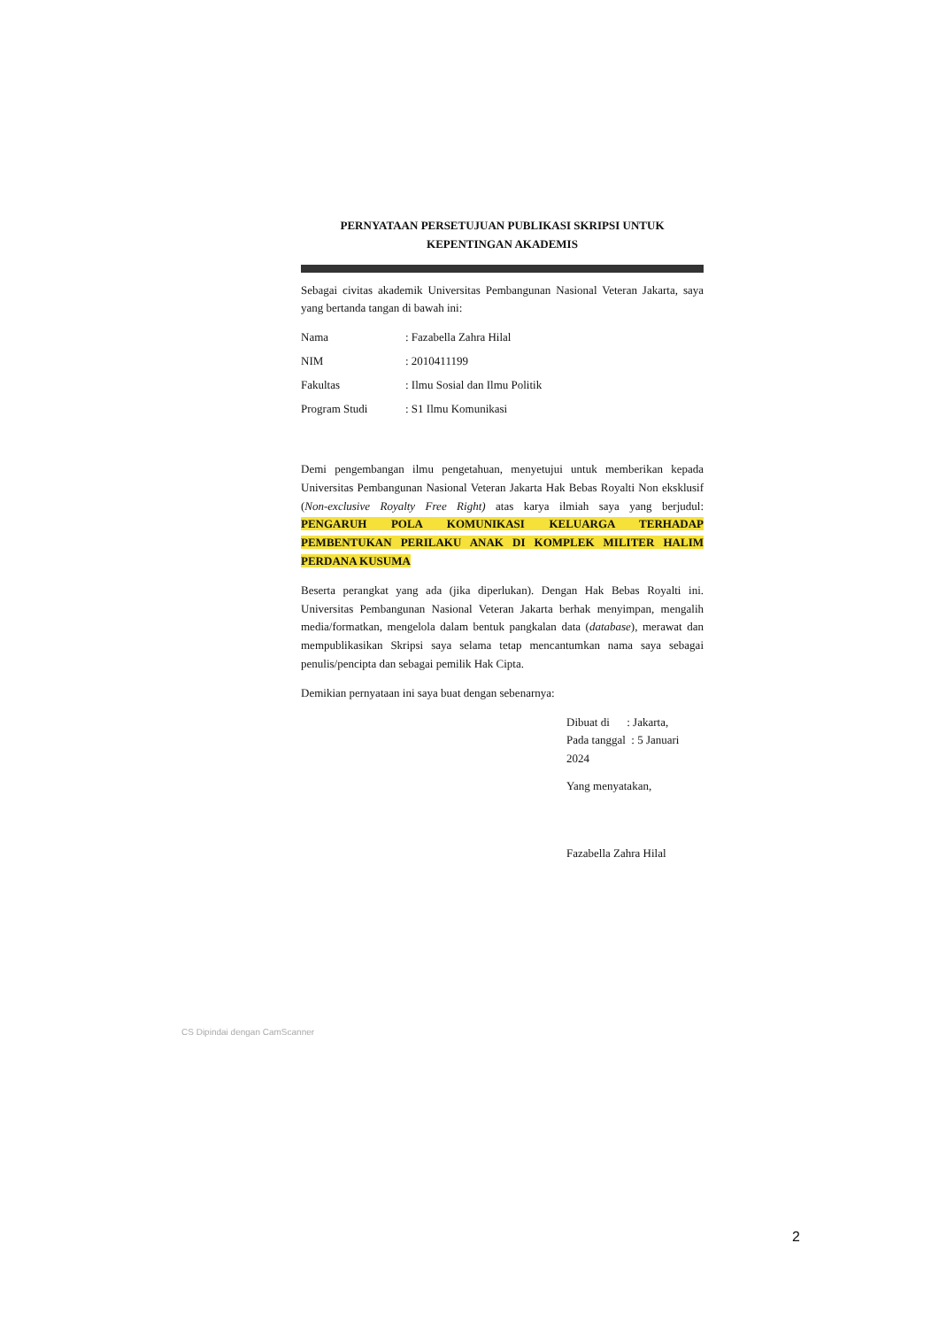PERNYATAAN PERSETUJUAN PUBLIKASI SKRIPSI UNTUK
KEPENTINGAN AKADEMIS
Sebagai civitas akademik Universitas Pembangunan Nasional Veteran Jakarta, saya yang bertanda tangan di bawah ini:
Nama: Fazabella Zahra Hilal
NIM: 2010411199
Fakultas: Ilmu Sosial dan Ilmu Politik
Program Studi: S1 Ilmu Komunikasi
Demi pengembangan ilmu pengetahuan, menyetujui untuk memberikan kepada Universitas Pembangunan Nasional Veteran Jakarta Hak Bebas Royalti Non eksklusif (Non-exclusive Royalty Free Right) atas karya ilmiah saya yang berjudul: PENGARUH POLA KOMUNIKASI KELUARGA TERHADAP PEMBENTUKAN PERILAKU ANAK DI KOMPLEK MILITER HALIM PERDANA KUSUMA
Beserta perangkat yang ada (jika diperlukan). Dengan Hak Bebas Royalti ini. Universitas Pembangunan Nasional Veteran Jakarta berhak menyimpan, mengalih media/formatkan, mengelola dalam bentuk pangkalan data (database), merawat dan mempublikasikan Skripsi saya selama tetap mencantumkan nama saya sebagai penulis/pencipta dan sebagai pemilik Hak Cipta.
Demikian pernyataan ini saya buat dengan sebenarnya:
Dibuat di : Jakarta,
Pada tanggal : 5 Januari 2024
Yang menyatakan,
Fazabella Zahra Hilal
CS Dipindai dengan CamScanner
2